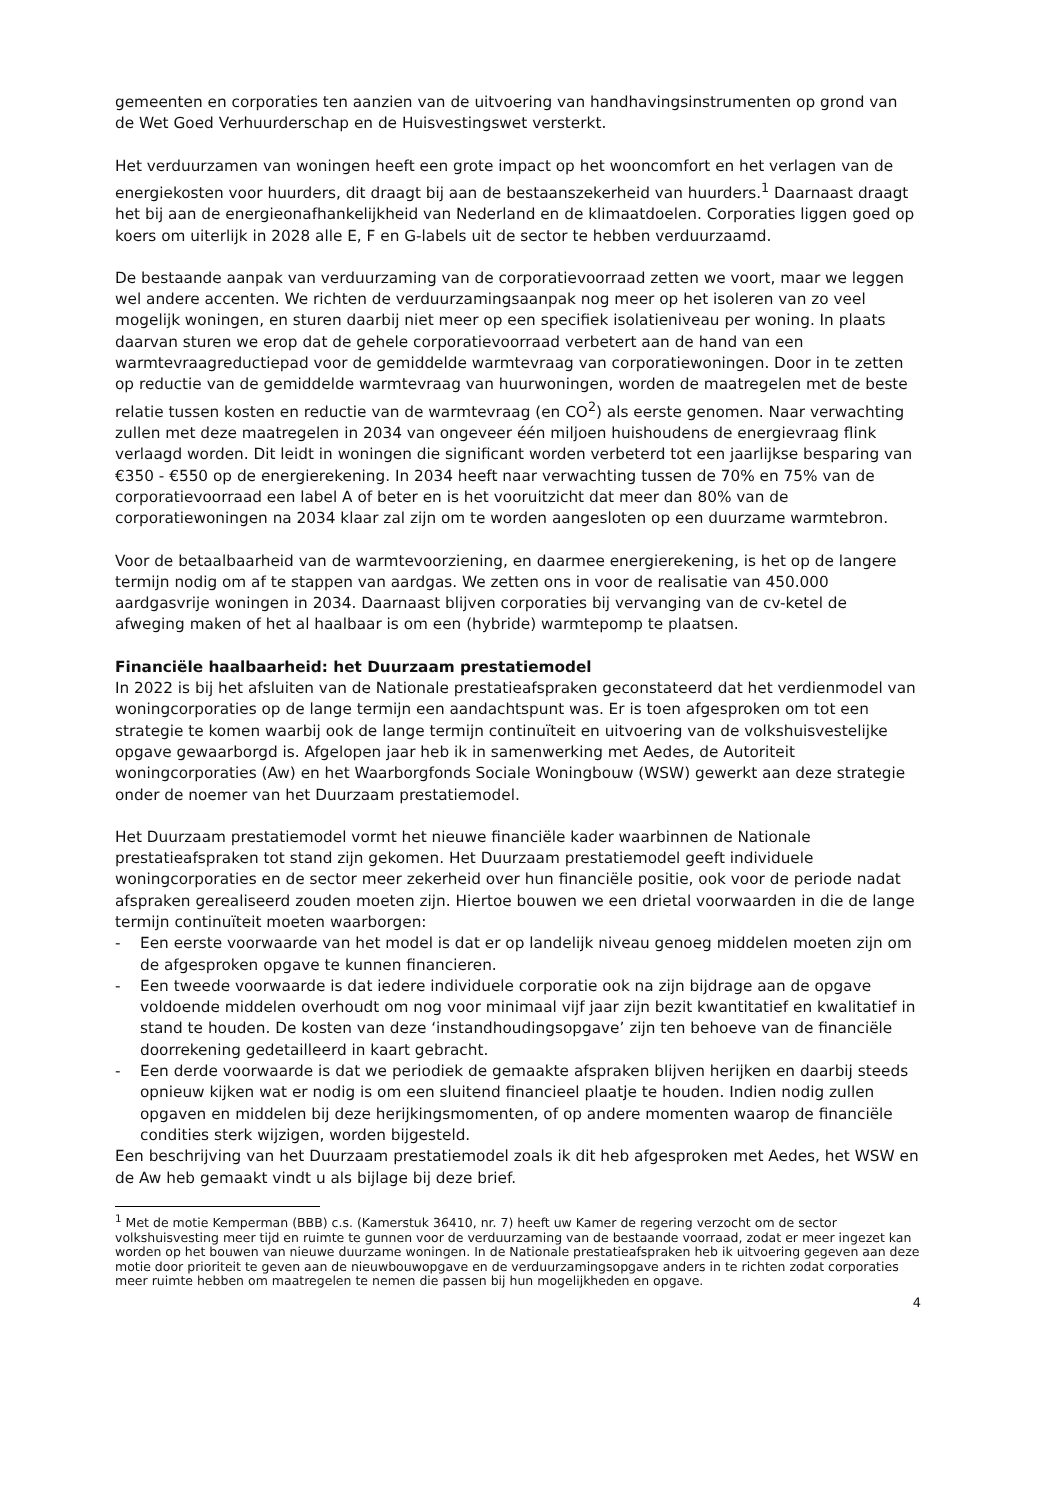gemeenten en corporaties ten aanzien van de uitvoering van handhavingsinstrumenten op grond van de Wet Goed Verhuurderschap en de Huisvestingswet versterkt.
Het verduurzamen van woningen heeft een grote impact op het wooncomfort en het verlagen van de energiekosten voor huurders, dit draagt bij aan de bestaanszekerheid van huurders.<sup>1</sup> Daarnaast draagt het bij aan de energieonafhankelijkheid van Nederland en de klimaatdoelen. Corporaties liggen goed op koers om uiterlijk in 2028 alle E, F en G-labels uit de sector te hebben verduurzaamd.
De bestaande aanpak van verduurzaming van de corporatievoorraad zetten we voort, maar we leggen wel andere accenten. We richten de verduurzamingsaanpak nog meer op het isoleren van zo veel mogelijk woningen, en sturen daarbij niet meer op een specifiek isolatieniveau per woning. In plaats daarvan sturen we erop dat de gehele corporatievoorraad verbetert aan de hand van een warmtevraagreductiepad voor de gemiddelde warmtevraag van corporatiewoningen. Door in te zetten op reductie van de gemiddelde warmtevraag van huurwoningen, worden de maatregelen met de beste relatie tussen kosten en reductie van de warmtevraag (en CO<sup>2</sup>) als eerste genomen. Naar verwachting zullen met deze maatregelen in 2034 van ongeveer één miljoen huishoudens de energievraag flink verlaagd worden. Dit leidt in woningen die significant worden verbeterd tot een jaarlijkse besparing van €350 - €550 op de energierekening. In 2034 heeft naar verwachting tussen de 70% en 75% van de corporatievoorraad een label A of beter en is het vooruitzicht dat meer dan 80% van de corporatiewoningen na 2034 klaar zal zijn om te worden aangesloten op een duurzame warmtebron.
Voor de betaalbaarheid van de warmtevoorziening, en daarmee energierekening, is het op de langere termijn nodig om af te stappen van aardgas. We zetten ons in voor de realisatie van 450.000 aardgasvrije woningen in 2034. Daarnaast blijven corporaties bij vervanging van de cv-ketel de afweging maken of het al haalbaar is om een (hybride) warmtepomp te plaatsen.
Financiële haalbaarheid: het Duurzaam prestatiemodel
In 2022 is bij het afsluiten van de Nationale prestatieafspraken geconstateerd dat het verdienmodel van woningcorporaties op de lange termijn een aandachtspunt was. Er is toen afgesproken om tot een strategie te komen waarbij ook de lange termijn continuïteit en uitvoering van de volkshuisvestelijke opgave gewaarborgd is. Afgelopen jaar heb ik in samenwerking met Aedes, de Autoriteit woningcorporaties (Aw) en het Waarborgfonds Sociale Woningbouw (WSW) gewerkt aan deze strategie onder de noemer van het Duurzaam prestatiemodel.
Het Duurzaam prestatiemodel vormt het nieuwe financiële kader waarbinnen de Nationale prestatieafspraken tot stand zijn gekomen. Het Duurzaam prestatiemodel geeft individuele woningcorporaties en de sector meer zekerheid over hun financiële positie, ook voor de periode nadat afspraken gerealiseerd zouden moeten zijn. Hiertoe bouwen we een drietal voorwaarden in die de lange termijn continuïteit moeten waarborgen:
- Een eerste voorwaarde van het model is dat er op landelijk niveau genoeg middelen moeten zijn om de afgesproken opgave te kunnen financieren.
- Een tweede voorwaarde is dat iedere individuele corporatie ook na zijn bijdrage aan de opgave voldoende middelen overhoudt om nog voor minimaal vijf jaar zijn bezit kwantitatief en kwalitatief in stand te houden. De kosten van deze ‘instandhoudingsopgave’ zijn ten behoeve van de financiële doorrekening gedetailleerd in kaart gebracht.
- Een derde voorwaarde is dat we periodiek de gemaakte afspraken blijven herijken en daarbij steeds opnieuw kijken wat er nodig is om een sluitend financieel plaatje te houden. Indien nodig zullen opgaven en middelen bij deze herijkingsmomenten, of op andere momenten waarop de financiële condities sterk wijzigen, worden bijgesteld.
Een beschrijving van het Duurzaam prestatiemodel zoals ik dit heb afgesproken met Aedes, het WSW en de Aw heb gemaakt vindt u als bijlage bij deze brief.
<sup>1</sup> Met de motie Kemperman (BBB) c.s. (Kamerstuk 36410, nr. 7) heeft uw Kamer de regering verzocht om de sector volkshuisvesting meer tijd en ruimte te gunnen voor de verduurzaming van de bestaande voorraad, zodat er meer ingezet kan worden op het bouwen van nieuwe duurzame woningen. In de Nationale prestatieafspraken heb ik uitvoering gegeven aan deze motie door prioriteit te geven aan de nieuwbouwopgave en de verduurzamingsopgave anders in te richten zodat corporaties meer ruimte hebben om maatregelen te nemen die passen bij hun mogelijkheden en opgave.
4